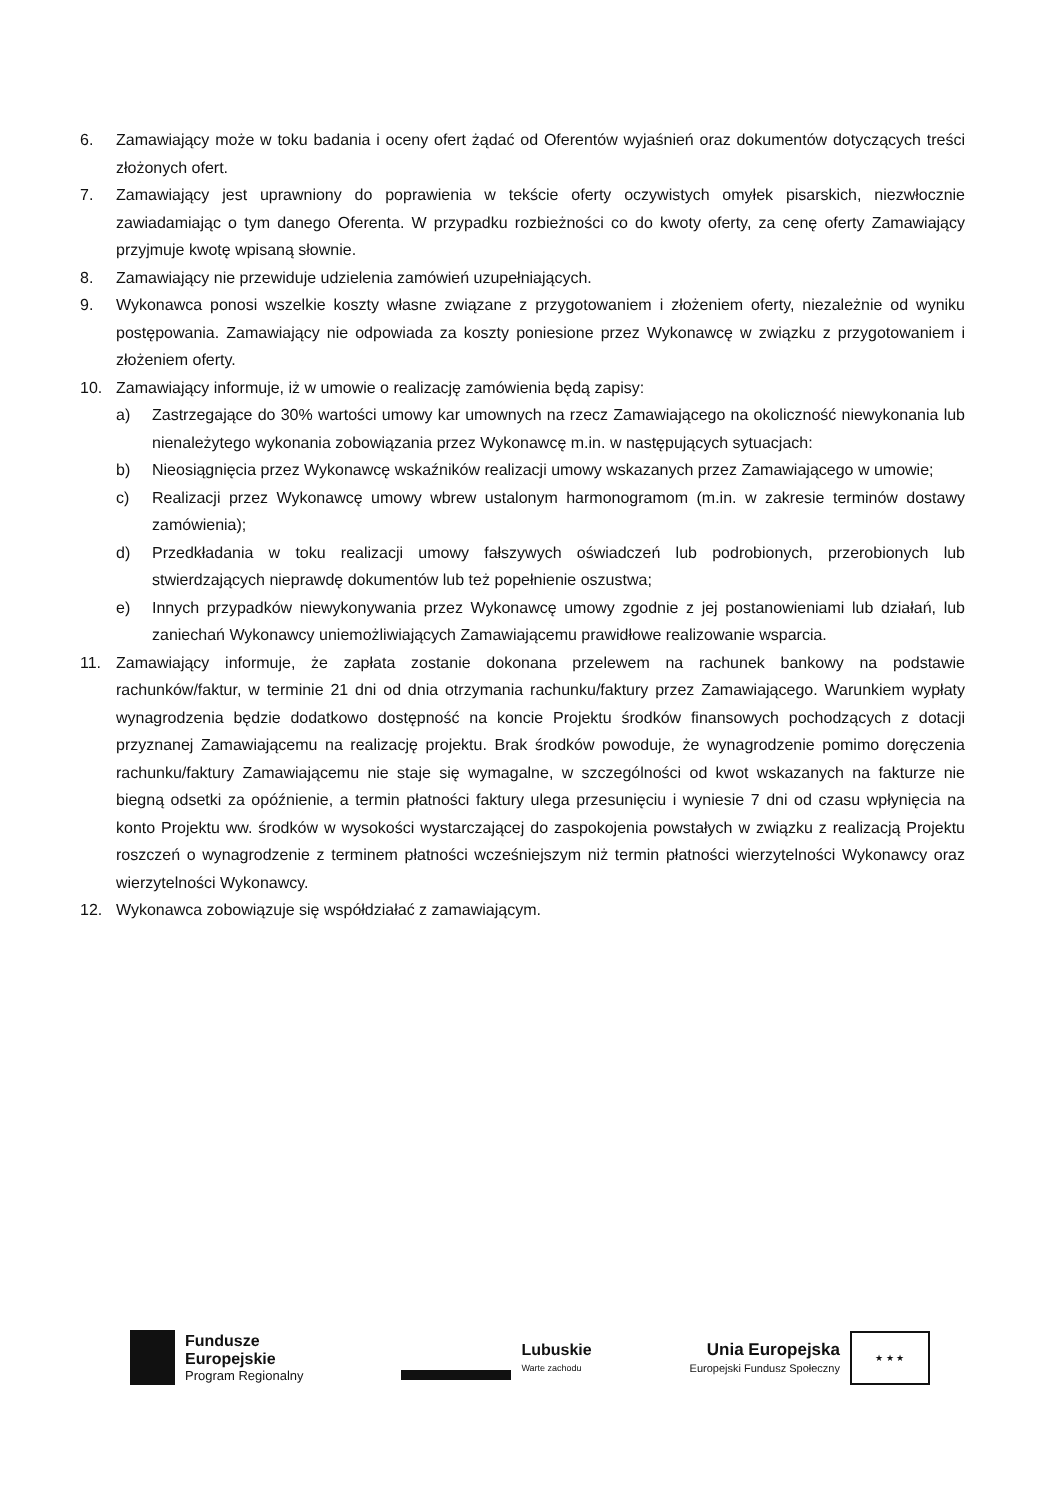6. Zamawiający może w toku badania i oceny ofert żądać od Oferentów wyjaśnień oraz dokumentów dotyczących treści złożonych ofert.
7. Zamawiający jest uprawniony do poprawienia w tekście oferty oczywistych omyłek pisarskich, niezwłocznie zawiadamiając o tym danego Oferenta. W przypadku rozbieżności co do kwoty oferty, za cenę oferty Zamawiający przyjmuje kwotę wpisaną słownie.
8. Zamawiający nie przewiduje udzielenia zamówień uzupełniających.
9. Wykonawca ponosi wszelkie koszty własne związane z przygotowaniem i złożeniem oferty, niezależnie od wyniku postępowania. Zamawiający nie odpowiada za koszty poniesione przez Wykonawcę w związku z przygotowaniem i złożeniem oferty.
10. Zamawiający informuje, iż w umowie o realizację zamówienia będą zapisy:
a) Zastrzegające do 30% wartości umowy kar umownych na rzecz Zamawiającego na okoliczność niewykonania lub nienależytego wykonania zobowiązania przez Wykonawcę m.in. w następujących sytuacjach:
b) Nieosiągnięcia przez Wykonawcę wskaźników realizacji umowy wskazanych przez Zamawiającego w umowie;
c) Realizacji przez Wykonawcę umowy wbrew ustalonym harmonogramom (m.in. w zakresie terminów dostawy zamówienia);
d) Przedkładania w toku realizacji umowy fałszywych oświadczeń lub podrobionych, przerobionych lub stwierdzających nieprawdę dokumentów lub też popełnienie oszustwa;
e) Innych przypadków niewykonywania przez Wykonawcę umowy zgodnie z jej postanowieniami lub działań, lub zaniechań Wykonawcy uniemożliwiających Zamawiającemu prawidłowe realizowanie wsparcia.
11. Zamawiający informuje, że zapłata zostanie dokonana przelewem na rachunek bankowy na podstawie rachunków/faktur, w terminie 21 dni od dnia otrzymania rachunku/faktury przez Zamawiającego. Warunkiem wypłaty wynagrodzenia będzie dodatkowo dostępność na koncie Projektu środków finansowych pochodzących z dotacji przyznanej Zamawiającemu na realizację projektu. Brak środków powoduje, że wynagrodzenie pomimo doręczenia rachunku/faktury Zamawiającemu nie staje się wymagalne, w szczególności od kwot wskazanych na fakturze nie biegną odsetki za opóźnienie, a termin płatności faktury ulega przesunięciu i wyniesie 7 dni od czasu wpłynięcia na konto Projektu ww. środków w wysokości wystarczającej do zaspokojenia powstałych w związku z realizacją Projektu roszczeń o wynagrodzenie z terminem płatności wcześniejszym niż termin płatności wierzytelności Wykonawcy oraz wierzytelności Wykonawcy.
12. Wykonawca zobowiązuje się współdziałać z zamawiającym.
Fundusze
Europejskie
Program Regionalny
Lubuskie
Warte zachodu
Unia Europejska
Europejski Fundusz Społeczny
★ ★ ★